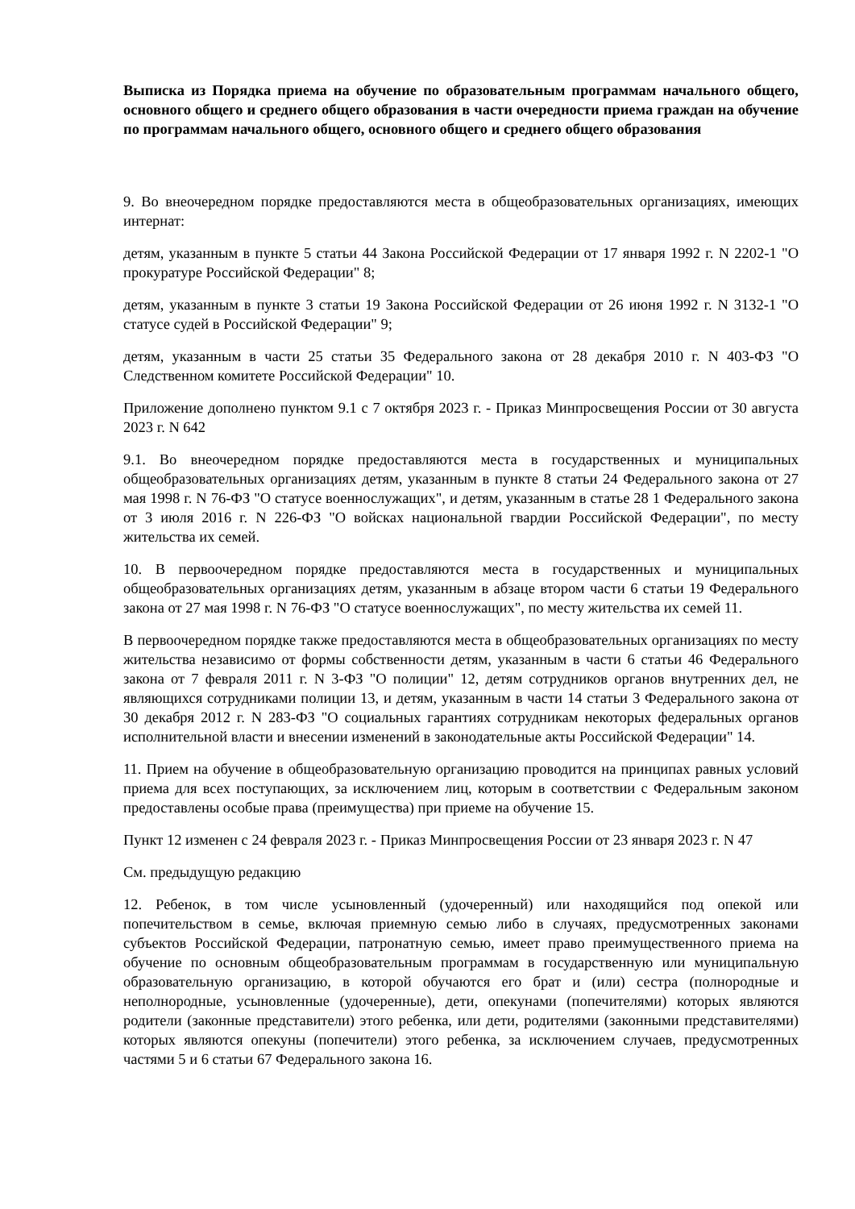Выписка из Порядка приема на обучение по образовательным программам начального общего, основного общего и среднего общего образования в части очередности приема граждан на обучение по программам начального общего, основного общего и среднего общего образования
9. Во внеочередном порядке предоставляются места в общеобразовательных организациях, имеющих интернат:
детям, указанным в пункте 5 статьи 44 Закона Российской Федерации от 17 января 1992 г. N 2202-1 "О прокуратуре Российской Федерации" 8;
детям, указанным в пункте 3 статьи 19 Закона Российской Федерации от 26 июня 1992 г. N 3132-1 "О статусе судей в Российской Федерации" 9;
детям, указанным в части 25 статьи 35 Федерального закона от 28 декабря 2010 г. N 403-ФЗ "О Следственном комитете Российской Федерации" 10.
Приложение дополнено пунктом 9.1 с 7 октября 2023 г. - Приказ Минпросвещения России от 30 августа 2023 г. N 642
9.1. Во внеочередном порядке предоставляются места в государственных и муниципальных общеобразовательных организациях детям, указанным в пункте 8 статьи 24 Федерального закона от 27 мая 1998 г. N 76-ФЗ "О статусе военнослужащих", и детям, указанным в статье 28 1 Федерального закона от 3 июля 2016 г. N 226-ФЗ "О войсках национальной гвардии Российской Федерации", по месту жительства их семей.
10. В первоочередном порядке предоставляются места в государственных и муниципальных общеобразовательных организациях детям, указанным в абзаце втором части 6 статьи 19 Федерального закона от 27 мая 1998 г. N 76-ФЗ "О статусе военнослужащих", по месту жительства их семей 11.
В первоочередном порядке также предоставляются места в общеобразовательных организациях по месту жительства независимо от формы собственности детям, указанным в части 6 статьи 46 Федерального закона от 7 февраля 2011 г. N 3-ФЗ "О полиции" 12, детям сотрудников органов внутренних дел, не являющихся сотрудниками полиции 13, и детям, указанным в части 14 статьи 3 Федерального закона от 30 декабря 2012 г. N 283-ФЗ "О социальных гарантиях сотрудникам некоторых федеральных органов исполнительной власти и внесении изменений в законодательные акты Российской Федерации" 14.
11. Прием на обучение в общеобразовательную организацию проводится на принципах равных условий приема для всех поступающих, за исключением лиц, которым в соответствии с Федеральным законом предоставлены особые права (преимущества) при приеме на обучение 15.
Пункт 12 изменен с 24 февраля 2023 г. - Приказ Минпросвещения России от 23 января 2023 г. N 47
См. предыдущую редакцию
12. Ребенок, в том числе усыновленный (удочеренный) или находящийся под опекой или попечительством в семье, включая приемную семью либо в случаях, предусмотренных законами субъектов Российской Федерации, патронатную семью, имеет право преимущественного приема на обучение по основным общеобразовательным программам в государственную или муниципальную образовательную организацию, в которой обучаются его брат и (или) сестра (полнородные и неполнородные, усыновленные (удочеренные), дети, опекунами (попечителями) которых являются родители (законные представители) этого ребенка, или дети, родителями (законными представителями) которых являются опекуны (попечители) этого ребенка, за исключением случаев, предусмотренных частями 5 и 6 статьи 67 Федерального закона 16.